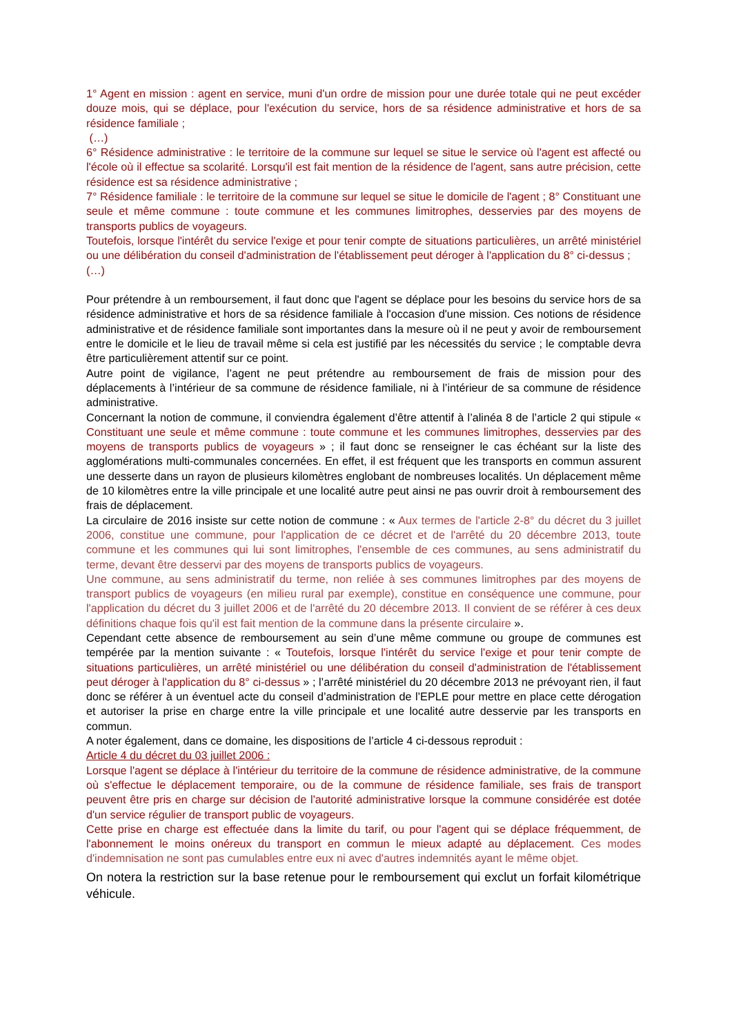1° Agent en mission : agent en service, muni d'un ordre de mission pour une durée totale qui ne peut excéder douze mois, qui se déplace, pour l'exécution du service, hors de sa résidence administrative et hors de sa résidence familiale ;
(…)
6° Résidence administrative : le territoire de la commune sur lequel se situe le service où l'agent est affecté ou l'école où il effectue sa scolarité. Lorsqu'il est fait mention de la résidence de l'agent, sans autre précision, cette résidence est sa résidence administrative ;
7° Résidence familiale : le territoire de la commune sur lequel se situe le domicile de l'agent ; 8° Constituant une seule et même commune : toute commune et les communes limitrophes, desservies par des moyens de transports publics de voyageurs.
Toutefois, lorsque l'intérêt du service l'exige et pour tenir compte de situations particulières, un arrêté ministériel ou une délibération du conseil d'administration de l'établissement peut déroger à l'application du 8° ci-dessus ;
(…)
Pour prétendre à un remboursement, il faut donc que l'agent se déplace pour les besoins du service hors de sa résidence administrative et hors de sa résidence familiale à l'occasion d'une mission. Ces notions de résidence administrative et de résidence familiale sont importantes dans la mesure où il ne peut y avoir de remboursement entre le domicile et le lieu de travail même si cela est justifié par les nécessités du service ; le comptable devra être particulièrement attentif sur ce point.
Autre point de vigilance, l’agent ne peut prétendre au remboursement de frais de mission pour des déplacements à l’intérieur de sa commune de résidence familiale, ni à l’intérieur de sa commune de résidence administrative.
Concernant la notion de commune, il conviendra également d’être attentif à l’alinéa 8 de l’article 2 qui stipule « Constituant une seule et même commune : toute commune et les communes limitrophes, desservies par des moyens de transports publics de voyageurs » ; il faut donc se renseigner le cas échéant sur la liste des agglomérations multi-communales concernées. En effet, il est fréquent que les transports en commun assurent une desserte dans un rayon de plusieurs kilomètres englobant de nombreuses localités. Un déplacement même de 10 kilomètres entre la ville principale et une localité autre peut ainsi ne pas ouvrir droit à remboursement des frais de déplacement.
La circulaire de 2016 insiste sur cette notion de commune : « Aux termes de l'article 2-8° du décret du 3 juillet 2006, constitue une commune, pour l'application de ce décret et de l'arrêté du 20 décembre 2013, toute commune et les communes qui lui sont limitrophes, l'ensemble de ces communes, au sens administratif du terme, devant être desservi par des moyens de transports publics de voyageurs.
Une commune, au sens administratif du terme, non reliée à ses communes limitrophes par des moyens de transport publics de voyageurs (en milieu rural par exemple), constitue en conséquence une commune, pour l'application du décret du 3 juillet 2006 et de l'arrêté du 20 décembre 2013. Il convient de se référer à ces deux définitions chaque fois qu'il est fait mention de la commune dans la présente circulaire ».
Cependant cette absence de remboursement au sein d’une même commune ou groupe de communes est tempérée par la mention suivante : « Toutefois, lorsque l'intérêt du service l'exige et pour tenir compte de situations particulières, un arrêté ministériel ou une délibération du conseil d'administration de l'établissement peut déroger à l'application du 8° ci-dessus » ; l’arrêté ministériel du 20 décembre 2013 ne prévoyant rien, il faut donc se référer à un éventuel acte du conseil d’administration de l’EPLE pour mettre en place cette dérogation et autoriser la prise en charge entre la ville principale et une localité autre desservie par les transports en commun.
A noter également, dans ce domaine, les dispositions de l’article 4 ci-dessous reproduit :
Article 4 du décret du 03 juillet 2006 :
Lorsque l'agent se déplace à l'intérieur du territoire de la commune de résidence administrative, de la commune où s'effectue le déplacement temporaire, ou de la commune de résidence familiale, ses frais de transport peuvent être pris en charge sur décision de l'autorité administrative lorsque la commune considérée est dotée d'un service régulier de transport public de voyageurs.
Cette prise en charge est effectuée dans la limite du tarif, ou pour l'agent qui se déplace fréquemment, de l'abonnement le moins onéreux du transport en commun le mieux adapté au déplacement. Ces modes d'indemnisation ne sont pas cumulables entre eux ni avec d'autres indemnités ayant le même objet.
On notera la restriction sur la base retenue pour le remboursement qui exclut un forfait kilométrique véhicule.